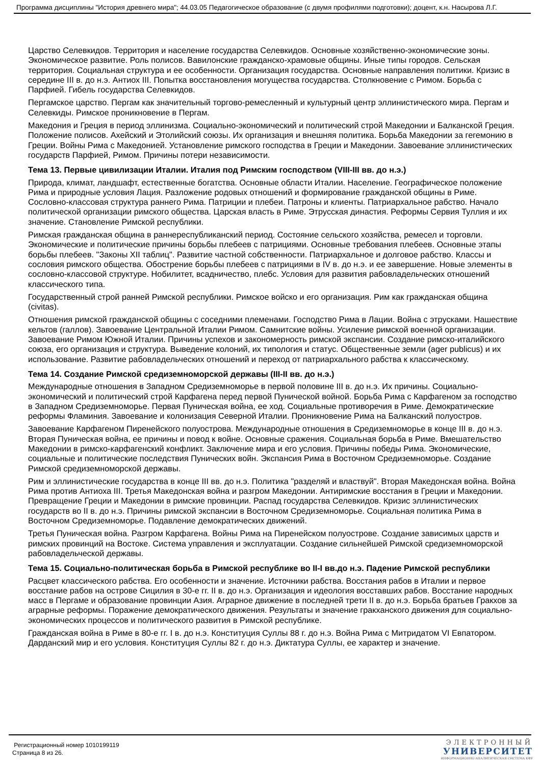Программа дисциплины "История древнего мира"; 44.03.05 Педагогическое образование (с двумя профилями подготовки); доцент, к.н. Насырова Л.Г.
Царство Селевкидов. Территория и население государства Селевкидов. Основные хозяйственно-экономические зоны. Экономическое развитие. Роль полисов. Вавилонские гражданско-храмовые общины. Иные типы городов. Сельская территория. Социальная структура и ее особенности. Организация государства. Основные направления политики. Кризис в середине III в. до н.э. Антиох III. Попытка восстановления могущества государства. Столкновение с Римом. Борьба с Парфией. Гибель государства Селевкидов.
Пергамское царство. Пергам как значительный торгово-ремесленный и культурный центр эллинистического мира. Пергам и Селевкиды. Римское проникновение в Пергам.
Македония и Греция в период эллинизма. Социально-экономический и политический строй Македонии и Балканской Греция. Положение полисов. Ахейский и Этолийский союзы. Их организация и внешняя политика. Борьба Македонии за гегемонию в Греции. Войны Рима с Македонией. Установление римского господства в Греции и Македонии. Завоевание эллинистических государств Парфией, Римом. Причины потери независимости.
Тема 13. Первые цивилизации Италии. Италия под Римским господством (VIII-III вв. до н.э.)
Природа, климат, ландшафт, естественные богатства. Основные области Италии. Население. Географическое положение Рима и природные условия Лация. Разложение родовых отношений и формирование гражданской общины в Риме. Сословно-классовая структура раннего Рима. Патриции и плебеи. Патроны и клиенты. Патриархальное рабство. Начало политической организации римского общества. Царская власть в Риме. Этрусская династия. Реформы Сервия Туллия и их значение. Становление Римской республики.
Римская гражданская община в раннереспубликанский период. Состояние сельского хозяйства, ремесел и торговли. Экономические и политические причины борьбы плебеев с патрициями. Основные требования плебеев. Основные этапы борьбы плебеев. "Законы XII таблиц". Развитие частной собственности. Патриархальное и долговое рабство. Классы и сословия римского общества. Обострение борьбы плебеев с патрициями в IV в. до н.э. и ее завершение. Новые элементы в сословно-классовой структуре. Нобилитет, всадничество, плебс. Условия для развития рабовладельческих отношений классического типа.
Государственный строй ранней Римской республики. Римское войско и его организация. Рим как гражданская община (civitas).
Отношения римской гражданской общины с соседними племенами. Господство Рима в Лации. Война с этрусками. Нашествие кельтов (галлов). Завоевание Центральной Италии Римом. Самнитские войны. Усиление римской военной организации. Завоевание Римом Южной Италии. Причины успехов и закономерность римской экспансии. Создание римско-италийского союза, его организация и структура. Выведение колоний, их типология и статус. Общественные земли (ager publicus) и их использование. Развитие рабовладельческих отношений и переход от патриархального рабства к классическому.
Тема 14. Создание Римской средиземноморской державы (III-II вв. до н.э.)
Международные отношения в Западном Средиземноморье в первой половине III в. до н.э. Их причины. Социально-экономический и политический строй Карфагена перед первой Пунической войной. Борьба Рима с Карфагеном за господство в Западном Средиземноморье. Первая Пуническая война, ее ход. Социальные противоречия в Риме. Демократические реформы Фламиния. Завоевание и колонизация Северной Италии. Проникновение Рима на Балканский полуостров.
Завоевание Карфагеном Пиренейского полуострова. Международные отношения в Средиземноморье в конце III в. до н.э. Вторая Пуническая война, ее причины и повод к войне. Основные сражения. Социальная борьба в Риме. Вмешательство Македонии в римско-карфагенский конфликт. Заключение мира и его условия. Причины победы Рима. Экономические, социальные и политические последствия Пунических войн. Экспансия Рима в Восточном Средиземноморье. Создание Римской средиземноморской державы.
Рим и эллинистические государства в конце III вв. до н.э. Политика "разделяй и властвуй". Вторая Македонская война. Война Рима против Антиоха III. Третья Македонская война и разгром Македонии. Антиримские восстания в Греции и Македонии. Превращение Греции и Македонии в римские провинции. Распад государства Селевкидов. Кризис эллинистических государств во II в. до н.э. Причины римской экспансии в Восточном Средиземноморье. Социальная политика Рима в Восточном Средиземноморье. Подавление демократических движений.
Третья Пуническая война. Разгром Карфагена. Войны Рима на Пиренейском полуострове. Создание зависимых царств и римских провинций на Востоке. Система управления и эксплуатации. Создание сильнейшей Римской средиземноморской рабовладельческой державы.
Тема 15. Социально-политическая борьба в Римской республике во II-I вв.до н.э. Падение Римской республики
Расцвет классического рабства. Его особенности и значение. Источники рабства. Восстания рабов в Италии и первое восстание рабов на острове Сицилия в 30-е гг. II в. до н.э. Организация и идеология восставших рабов. Восстание народных масс в Пергаме и образование провинции Азия. Аграрное движение в последней трети II в. до н.э. Борьба братьев Гракхов за аграрные реформы. Поражение демократического движения. Результаты и значение гракханского движения для социально-экономических процессов и политического развития в Римской республике.
Гражданская война в Риме в 80-е гг. I в. до н.э. Конституция Суллы 88 г. до н.э. Война Рима с Митридатом VI Евпатором. Дарданский мир и его условия. Конституция Суллы 82 г. до н.э. Диктатура Суллы, ее характер и значение.
Регистрационный номер 1010199119
Страница 8 из 26.
ЭЛЕКТРОННЫЙ
УНИВЕРСИТЕТ
ИНФОРМАЦИОННО АНАЛИТИЧЕСКАЯ СИСТЕМА КФУ